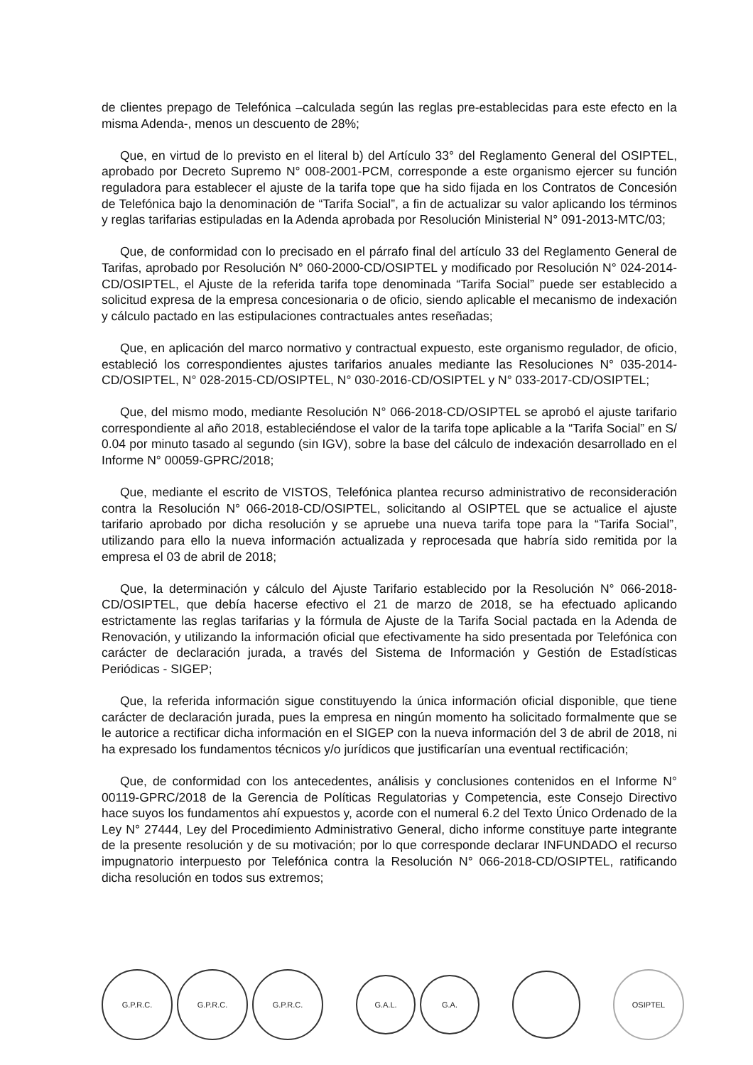de clientes prepago de Telefónica –calculada según las reglas pre-establecidas para este efecto en la misma Adenda-, menos un descuento de 28%;
Que, en virtud de lo previsto en el literal b) del Artículo 33° del Reglamento General del OSIPTEL, aprobado por Decreto Supremo N° 008-2001-PCM, corresponde a este organismo ejercer su función reguladora para establecer el ajuste de la tarifa tope que ha sido fijada en los Contratos de Concesión de Telefónica bajo la denominación de “Tarifa Social”, a fin de actualizar su valor aplicando los términos y reglas tarifarias estipuladas en la Adenda aprobada por Resolución Ministerial N° 091-2013-MTC/03;
Que, de conformidad con lo precisado en el párrafo final del artículo 33 del Reglamento General de Tarifas, aprobado por Resolución N° 060-2000-CD/OSIPTEL y modificado por Resolución N° 024-2014-CD/OSIPTEL, el Ajuste de la referida tarifa tope denominada “Tarifa Social” puede ser establecido a solicitud expresa de la empresa concesionaria o de oficio, siendo aplicable el mecanismo de indexación y cálculo pactado en las estipulaciones contractuales antes reseñadas;
Que, en aplicación del marco normativo y contractual expuesto, este organismo regulador, de oficio, estableció los correspondientes ajustes tarifarios anuales mediante las Resoluciones N° 035-2014-CD/OSIPTEL, N° 028-2015-CD/OSIPTEL, N° 030-2016-CD/OSIPTEL y N° 033-2017-CD/OSIPTEL;
Que, del mismo modo, mediante Resolución N° 066-2018-CD/OSIPTEL se aprobó el ajuste tarifario correspondiente al año 2018, estableciéndose el valor de la tarifa tope aplicable a la “Tarifa Social” en S/ 0.04 por minuto tasado al segundo (sin IGV), sobre la base del cálculo de indexación desarrollado en el Informe N° 00059-GPRC/2018;
Que, mediante el escrito de VISTOS, Telefónica plantea recurso administrativo de reconsideración contra la Resolución N° 066-2018-CD/OSIPTEL, solicitando al OSIPTEL que se actualice el ajuste tarifario aprobado por dicha resolución y se apruebe una nueva tarifa tope para la “Tarifa Social”, utilizando para ello la nueva información actualizada y reprocesada que habría sido remitida por la empresa el 03 de abril de 2018;
Que, la determinación y cálculo del Ajuste Tarifario establecido por la Resolución N° 066-2018-CD/OSIPTEL, que debía hacerse efectivo el 21 de marzo de 2018, se ha efectuado aplicando estrictamente las reglas tarifarias y la fórmula de Ajuste de la Tarifa Social pactada en la Adenda de Renovación, y utilizando la información oficial que efectivamente ha sido presentada por Telefónica con carácter de declaración jurada, a través del Sistema de Información y Gestión de Estadísticas Periódicas - SIGEP;
Que, la referida información sigue constituyendo la única información oficial disponible, que tiene carácter de declaración jurada, pues la empresa en ningún momento ha solicitado formalmente que se le autorice a rectificar dicha información en el SIGEP con la nueva información del 3 de abril de 2018, ni ha expresado los fundamentos técnicos y/o jurídicos que justificarían una eventual rectificación;
Que, de conformidad con los antecedentes, análisis y conclusiones contenidos en el Informe N° 00119-GPRC/2018 de la Gerencia de Políticas Regulatorias y Competencia, este Consejo Directivo hace suyos los fundamentos ahí expuestos y, acorde con el numeral 6.2 del Texto Único Ordenado de la Ley N° 27444, Ley del Procedimiento Administrativo General, dicho informe constituye parte integrante de la presente resolución y de su motivación; por lo que corresponde declarar INFUNDADO el recurso impugnatorio interpuesto por Telefónica contra la Resolución N° 066-2018-CD/OSIPTEL, ratificando dicha resolución en todos sus extremos;
G.P.R.C. G.P.R.C. G.P.R.C.
G.A.L. G.A.
OSIPTEL